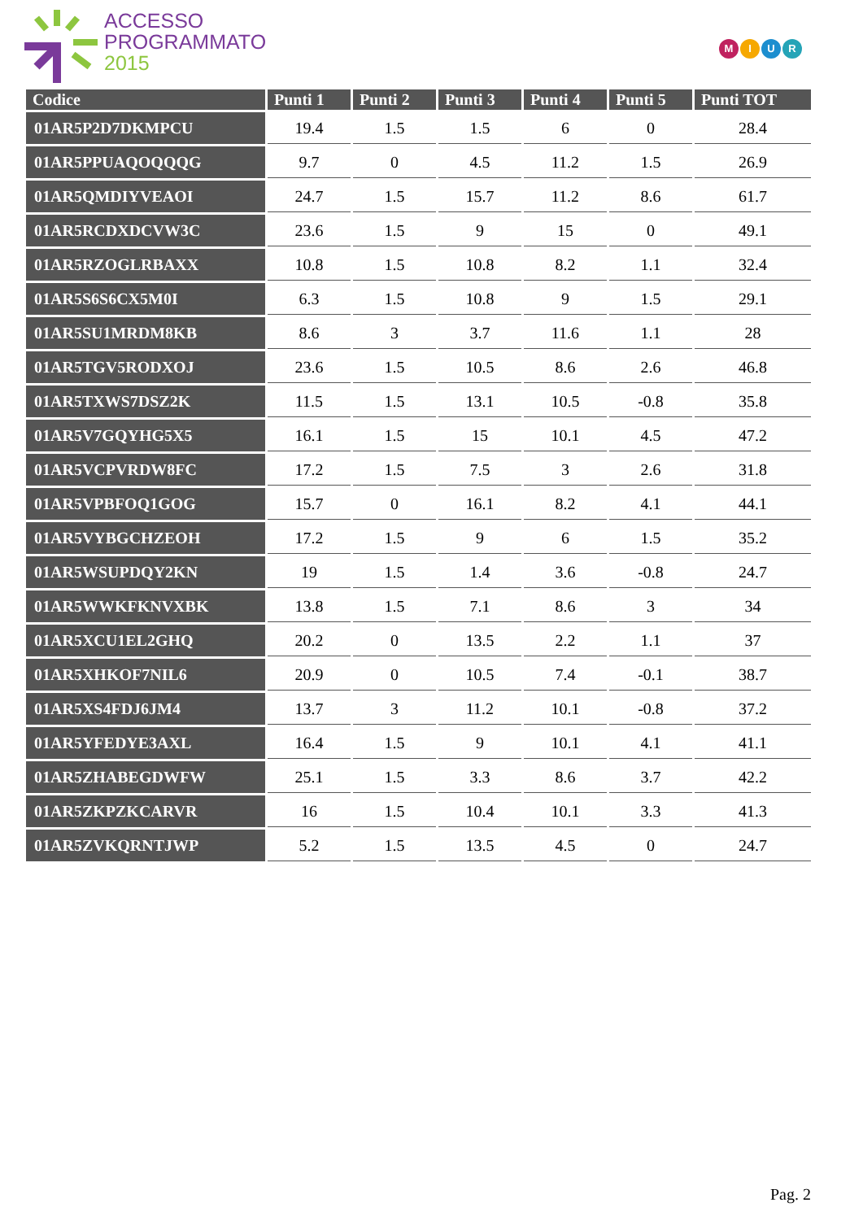ACCESSO
PROGRAMMATO
2015
MIUR
| Codice | Punti 1 | Punti 2 | Punti 3 | Punti 4 | Punti 5 | Punti TOT |
| --- | --- | --- | --- | --- | --- | --- |
| 01AR5P2D7DKMPCU | 19.4 | 1.5 | 1.5 | 6 | 0 | 28.4 |
| 01AR5PPUAQOQQQG | 9.7 | 0 | 4.5 | 11.2 | 1.5 | 26.9 |
| 01AR5QMDIYVEAOI | 24.7 | 1.5 | 15.7 | 11.2 | 8.6 | 61.7 |
| 01AR5RCDXDCVW3C | 23.6 | 1.5 | 9 | 15 | 0 | 49.1 |
| 01AR5RZOGLRBAXX | 10.8 | 1.5 | 10.8 | 8.2 | 1.1 | 32.4 |
| 01AR5S6S6CX5M0I | 6.3 | 1.5 | 10.8 | 9 | 1.5 | 29.1 |
| 01AR5SU1MRDM8KB | 8.6 | 3 | 3.7 | 11.6 | 1.1 | 28 |
| 01AR5TGV5RODXOJ | 23.6 | 1.5 | 10.5 | 8.6 | 2.6 | 46.8 |
| 01AR5TXWS7DSZ2K | 11.5 | 1.5 | 13.1 | 10.5 | -0.8 | 35.8 |
| 01AR5V7GQYHG5X5 | 16.1 | 1.5 | 15 | 10.1 | 4.5 | 47.2 |
| 01AR5VCPVRDW8FC | 17.2 | 1.5 | 7.5 | 3 | 2.6 | 31.8 |
| 01AR5VPBFOQ1GOG | 15.7 | 0 | 16.1 | 8.2 | 4.1 | 44.1 |
| 01AR5VYBGCHZEOH | 17.2 | 1.5 | 9 | 6 | 1.5 | 35.2 |
| 01AR5WSUPDQY2KN | 19 | 1.5 | 1.4 | 3.6 | -0.8 | 24.7 |
| 01AR5WWKFKNVXBK | 13.8 | 1.5 | 7.1 | 8.6 | 3 | 34 |
| 01AR5XCU1EL2GHQ | 20.2 | 0 | 13.5 | 2.2 | 1.1 | 37 |
| 01AR5XHKOF7NIL6 | 20.9 | 0 | 10.5 | 7.4 | -0.1 | 38.7 |
| 01AR5XS4FDJ6JM4 | 13.7 | 3 | 11.2 | 10.1 | -0.8 | 37.2 |
| 01AR5YFEDYE3AXL | 16.4 | 1.5 | 9 | 10.1 | 4.1 | 41.1 |
| 01AR5ZHABEGDWFW | 25.1 | 1.5 | 3.3 | 8.6 | 3.7 | 42.2 |
| 01AR5ZKPZKCARVR | 16 | 1.5 | 10.4 | 10.1 | 3.3 | 41.3 |
| 01AR5ZVKQRNTJWP | 5.2 | 1.5 | 13.5 | 4.5 | 0 | 24.7 |
Pag. 2